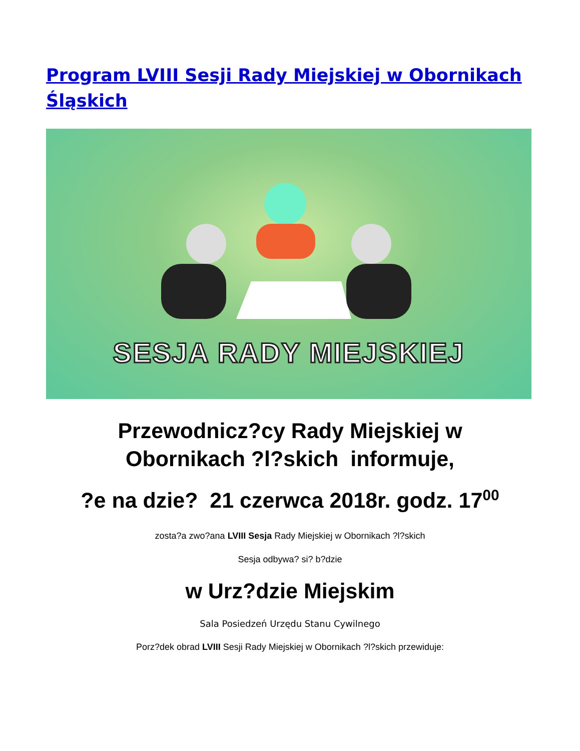Program LVIII Sesji Rady Miejskiej w Obornikach Śląskich
SESJA RADY MIEJSKIEJ
Przewodnicz?cy Rady Miejskiej w
Obornikach ?l?skich informuje,
?e na dzie? 21 czerwca 2018r. godz. 17<sup>00</sup>
zosta?a zwo?ana LVIII Sesja Rady Miejskiej w Obornikach ?l?skich
Sesja odbywa? si? b?dzie
w Urz?dzie Miejskim
Sala Posiedzeń Urzędu Stanu Cywilnego
Porz?dek obrad LVIII Sesji Rady Miejskiej w Obornikach ?l?skich przewiduje: